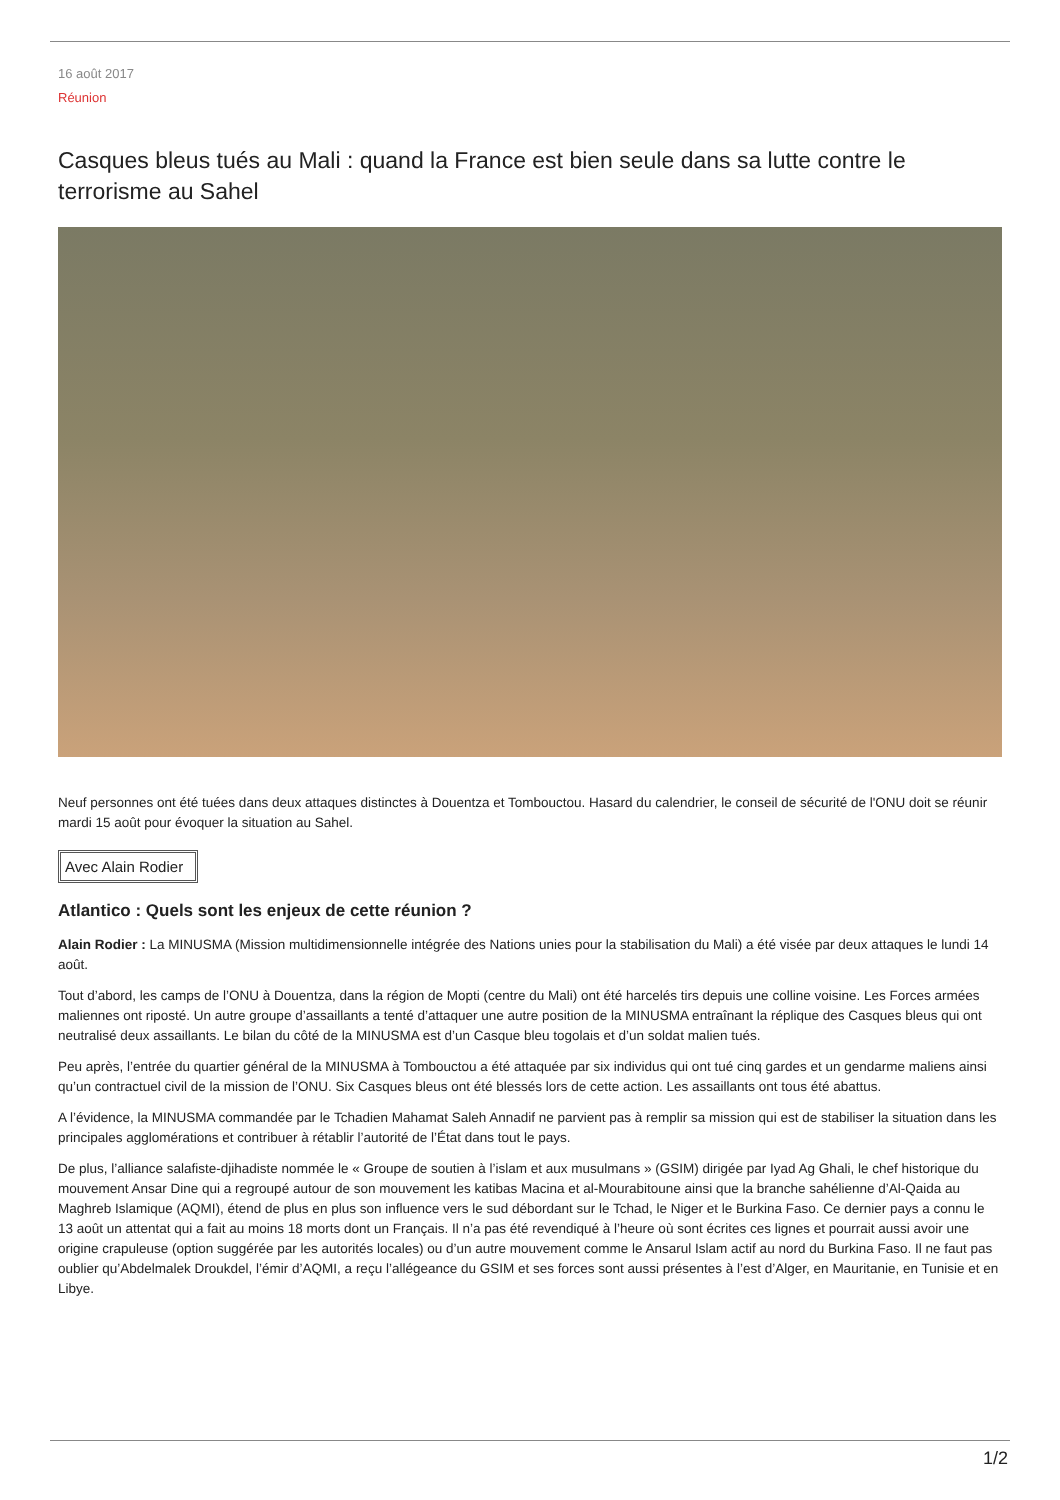16 août 2017
Réunion
Casques bleus tués au Mali : quand la France est bien seule dans sa lutte contre le terrorisme au Sahel
Neuf personnes ont été tuées dans deux attaques distinctes à Douentza et Tombouctou. Hasard du calendrier, le conseil de sécurité de l'ONU doit se réunir mardi 15 août pour évoquer la situation au Sahel.
Avec Alain Rodier
Atlantico : Quels sont les enjeux de cette réunion ?
Alain Rodier : La MINUSMA (Mission multidimensionnelle intégrée des Nations unies pour la stabilisation du Mali) a été visée par deux attaques le lundi 14 août.
Tout d’abord, les camps de l’ONU à Douentza, dans la région de Mopti (centre du Mali) ont été harcelés tirs depuis une colline voisine. Les Forces armées maliennes ont riposté. Un autre groupe d’assaillants a tenté d’attaquer une autre position de la MINUSMA entraînant la réplique des Casques bleus qui ont neutralisé deux assaillants. Le bilan du côté de la MINUSMA est d’un Casque bleu togolais et d’un soldat malien tués.
Peu après, l’entrée du quartier général de la MINUSMA à Tombouctou a été attaquée par six individus qui ont tué cinq gardes et un gendarme maliens ainsi qu’un contractuel civil de la mission de l’ONU. Six Casques bleus ont été blessés lors de cette action. Les assaillants ont tous été abattus.
A l’évidence, la MINUSMA commandée par le Tchadien Mahamat Saleh Annadif ne parvient pas à remplir sa mission qui est de stabiliser la situation dans les principales agglomérations et contribuer à rétablir l’autorité de l’État dans tout le pays.
De plus, l’alliance salafiste-djihadiste nommée le « Groupe de soutien à l’islam et aux musulmans » (GSIM) dirigée par Iyad Ag Ghali, le chef historique du mouvement Ansar Dine qui a regroupé autour de son mouvement les katibas Macina et al-Mourabitoune ainsi que la branche sahélienne d’Al-Qaida au Maghreb Islamique (AQMI), étend de plus en plus son influence vers le sud débordant sur le Tchad, le Niger et le Burkina Faso. Ce dernier pays a connu le 13 août un attentat qui a fait au moins 18 morts dont un Français. Il n’a pas été revendiqué à l’heure où sont écrites ces lignes et pourrait aussi avoir une origine crapuleuse (option suggérée par les autorités locales) ou d’un autre mouvement comme le Ansarul Islam actif au nord du Burkina Faso. Il ne faut pas oublier qu’Abdelmalek Droukdel, l’émir d’AQMI, a reçu l’allégeance du GSIM et ses forces sont aussi présentes à l’est d’Alger, en Mauritanie, en Tunisie et en Libye.
1/2